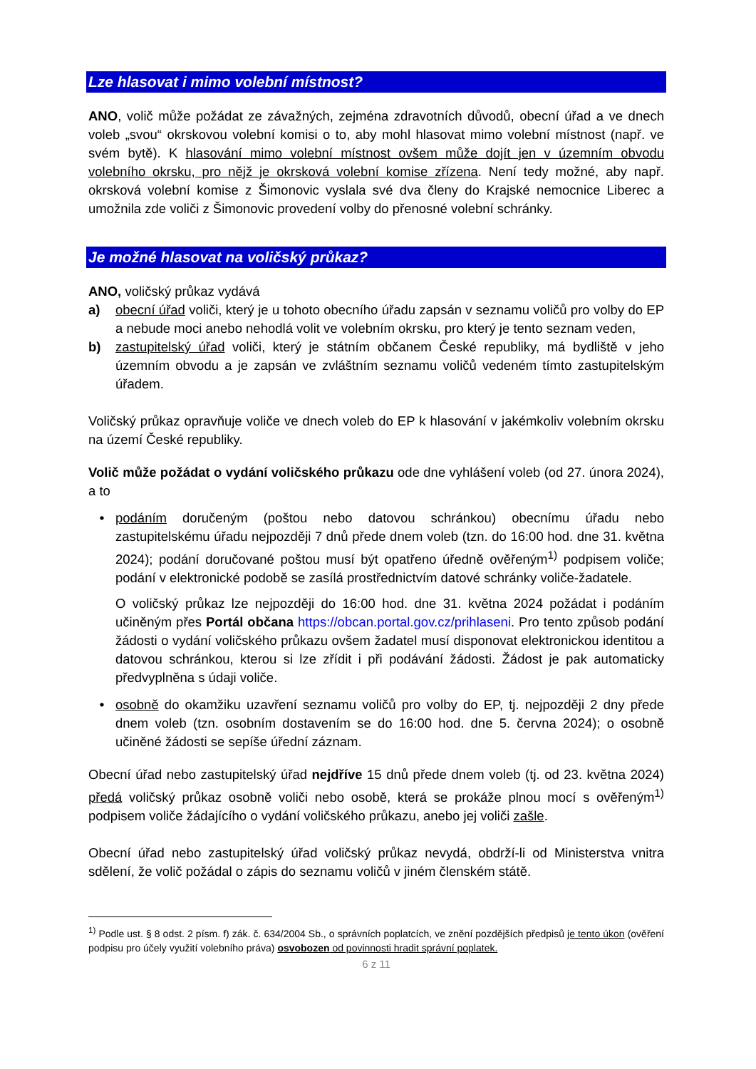Lze hlasovat i mimo volební místnost?
ANO, volič může požádat ze závažných, zejména zdravotních důvodů, obecní úřad a ve dnech voleb „svou“ okrskovou volební komisi o to, aby mohl hlasovat mimo volební místnost (např. ve svém bytě). K hlasování mimo volební místnost ovšem může dojít jen v územním obvodu volebního okrsku, pro nějž je okrsková volební komise zřízena. Není tedy možné, aby např. okrsková volební komise z Šimonovic vyslala své dva členy do Krajské nemocnice Liberec a umožnila zde voliči z Šimonovic provedení volby do přenosné volební schránky.
Je možné hlasovat na voličský průkaz?
ANO, voličský průkaz vydává
a) obecní úřad voliči, který je u tohoto obecního úřadu zapsán v seznamu voličů pro volby do EP a nebude moci anebo nehodlá volit ve volebním okrsku, pro který je tento seznam veden,
b) zastupitelský úřad voliči, který je státním občanem České republiky, má bydliště v jeho územním obvodu a je zapsán ve zvláštním seznamu voličů vedeném tímto zastupitelským úřadem.
Voličský průkaz opravňuje voliče ve dnech voleb do EP k hlasování v jakémkoliv volebním okrsku na území České republiky.
Volič může požádat o vydání voličského průkazu ode dne vyhlášení voleb (od 27. února 2024), a to
• podáním doručeným (poštou nebo datovou schránkou) obecnímu úřadu nebo zastupitelskému úřadu nejpozději 7 dnů přede dnem voleb (tzn. do 16:00 hod. dne 31. května 2024); podání doručované poštou musí být opatřeno úředně ověřeným<sup>1)</sup> podpisem voliče; podání v elektronické podobě se zasílá prostřednictvím datové schránky voliče-žadatele.
O voličský průkaz lze nejpozději do 16:00 hod. dne 31. května 2024 požádat i podáním učiněným přes Portál občana https://obcan.portal.gov.cz/prihlaseni. Pro tento způsob podání žádosti o vydání voličského průkazu ovšem žadatel musí disponovat elektronickou identitou a datovou schránkou, kterou si lze zřídit i při podávání žádosti. Žádost je pak automaticky předvyplněna s údaji voliče.
• osobně do okamžiku uzavření seznamu voličů pro volby do EP, tj. nejpozději 2 dny přede dnem voleb (tzn. osobním dostavením se do 16:00 hod. dne 5. června 2024); o osobně učiněné žádosti se sepíše úřední záznam.
Obecní úřad nebo zastupitelský úřad nejdříve 15 dnů přede dnem voleb (tj. od 23. května 2024) předá voličský průkaz osobně voliči nebo osobě, která se prokáže plnou mocí s ověřeným<sup>1)</sup> podpisem voliče žádajícího o vydání voličského průkazu, anebo jej voliči zašle.
Obecní úřad nebo zastupitelský úřad voličský průkaz nevydá, obdrží-li od Ministerstva vnitra sdělení, že volič požádal o zápis do seznamu voličů v jiném členském státě.
<sup>1)</sup> Podle ust. § 8 odst. 2 písm. f) zák. č. 634/2004 Sb., o správních poplatcích, ve znění pozdějších předpisů je tento úkon (ověření podpisu pro účely využití volebního práva) osvobozen od povinnosti hradit správní poplatek.
6 z 11